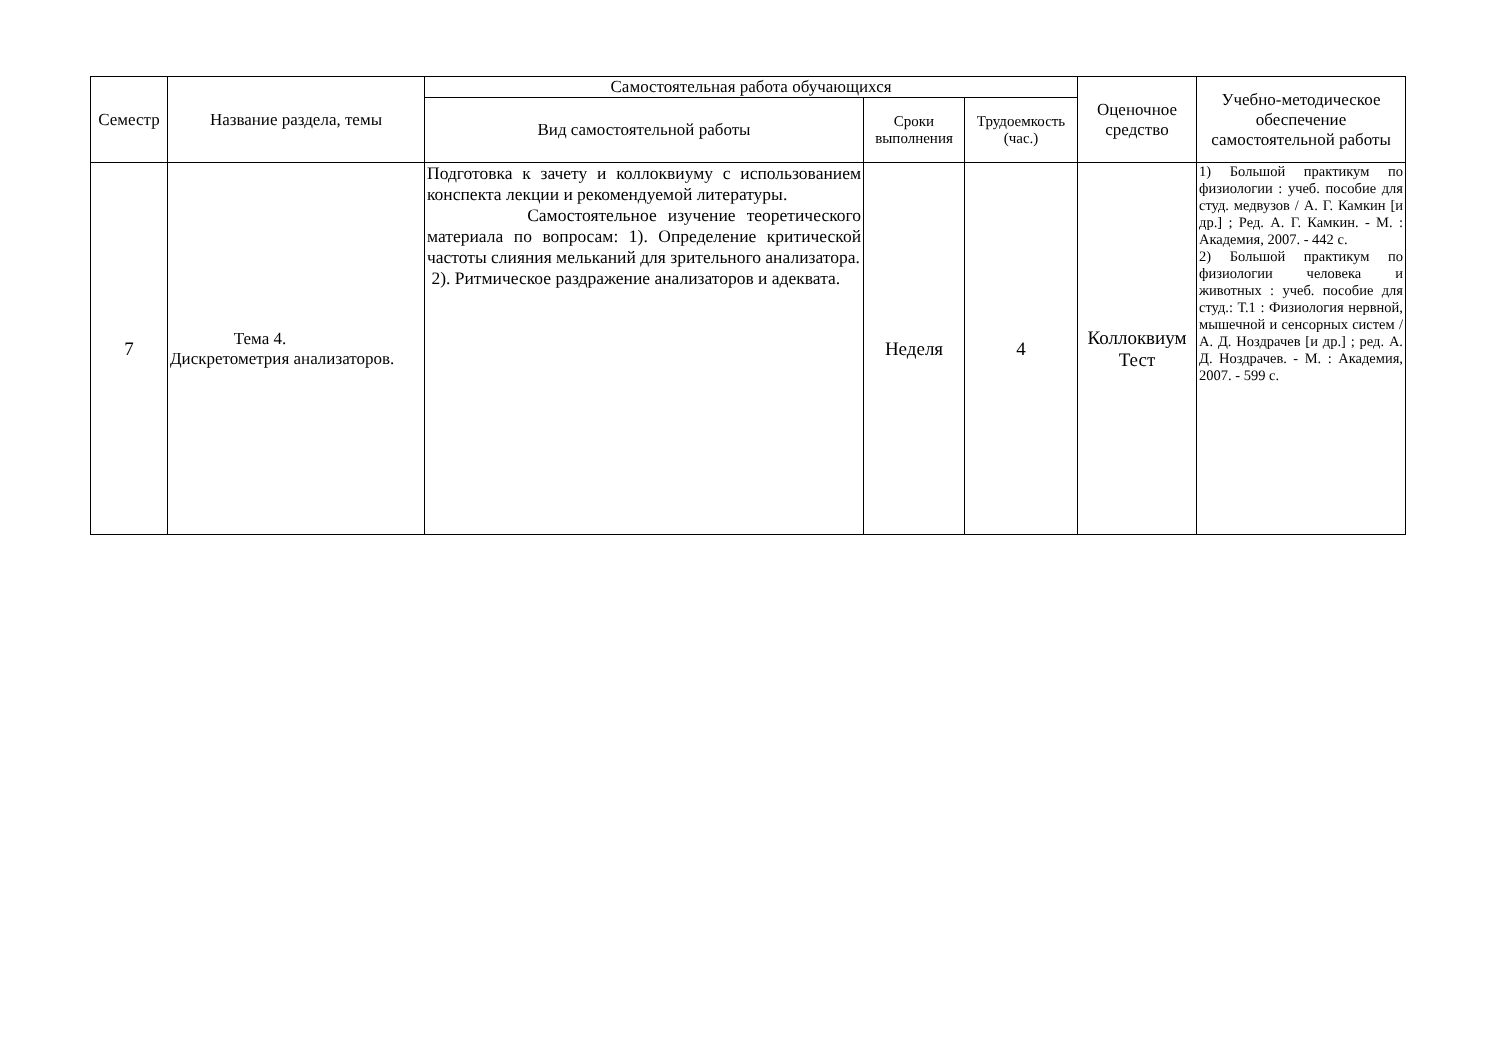| Семестр | Название раздела, темы | Самостоятельная работа обучающихся | | | Оценочное средство | Учебно-методическое обеспечение самостоятельной работы |
| --- | --- | --- | --- | --- | --- | --- |
| | | Вид самостоятельной работы | Сроки выполнения | Трудоемкость (час.) | | |
| 7 | Тема 4. Дискретометрия анализаторов. | Подготовка к зачету и коллоквиуму с использованием конспекта лекции и рекомендуемой литературы. Самостоятельное изучение теоретического материала по вопросам: 1). Определение критической частоты слияния мельканий для зрительного анализатора. 2). Ритмическое раздражение анализаторов и адеквата. | Неделя | 4 | Коллоквиум Тест | 1) Большой практикум по физиологии : учеб. пособие для студ. медвузов / А. Г. Камкин [и др.] ; Ред. А. Г. Камкин. - М. : Академия, 2007. - 442 с. 2) Большой практикум по физиологии человека и животных : учеб. пособие для студ.: Т.1 : Физиология нервной, мышечной и сенсорных систем / А. Д. Ноздрачев [и др.] ; ред. А. Д. Ноздрачев. - М. : Академия, 2007. - 599 с. |